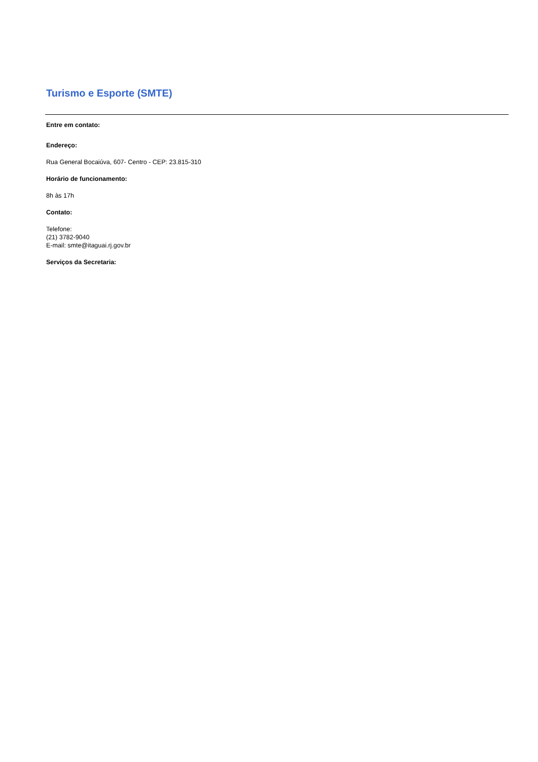Turismo e Esporte (SMTE)
Entre em contato:
Endereço:
Rua General Bocaiúva, 607- Centro - CEP: 23.815-310
Horário de funcionamento:
8h às 17h
Contato:
Telefone:
(21) 3782-9040
E-mail: smte@itaguai.rj.gov.br
Serviços da Secretaria: